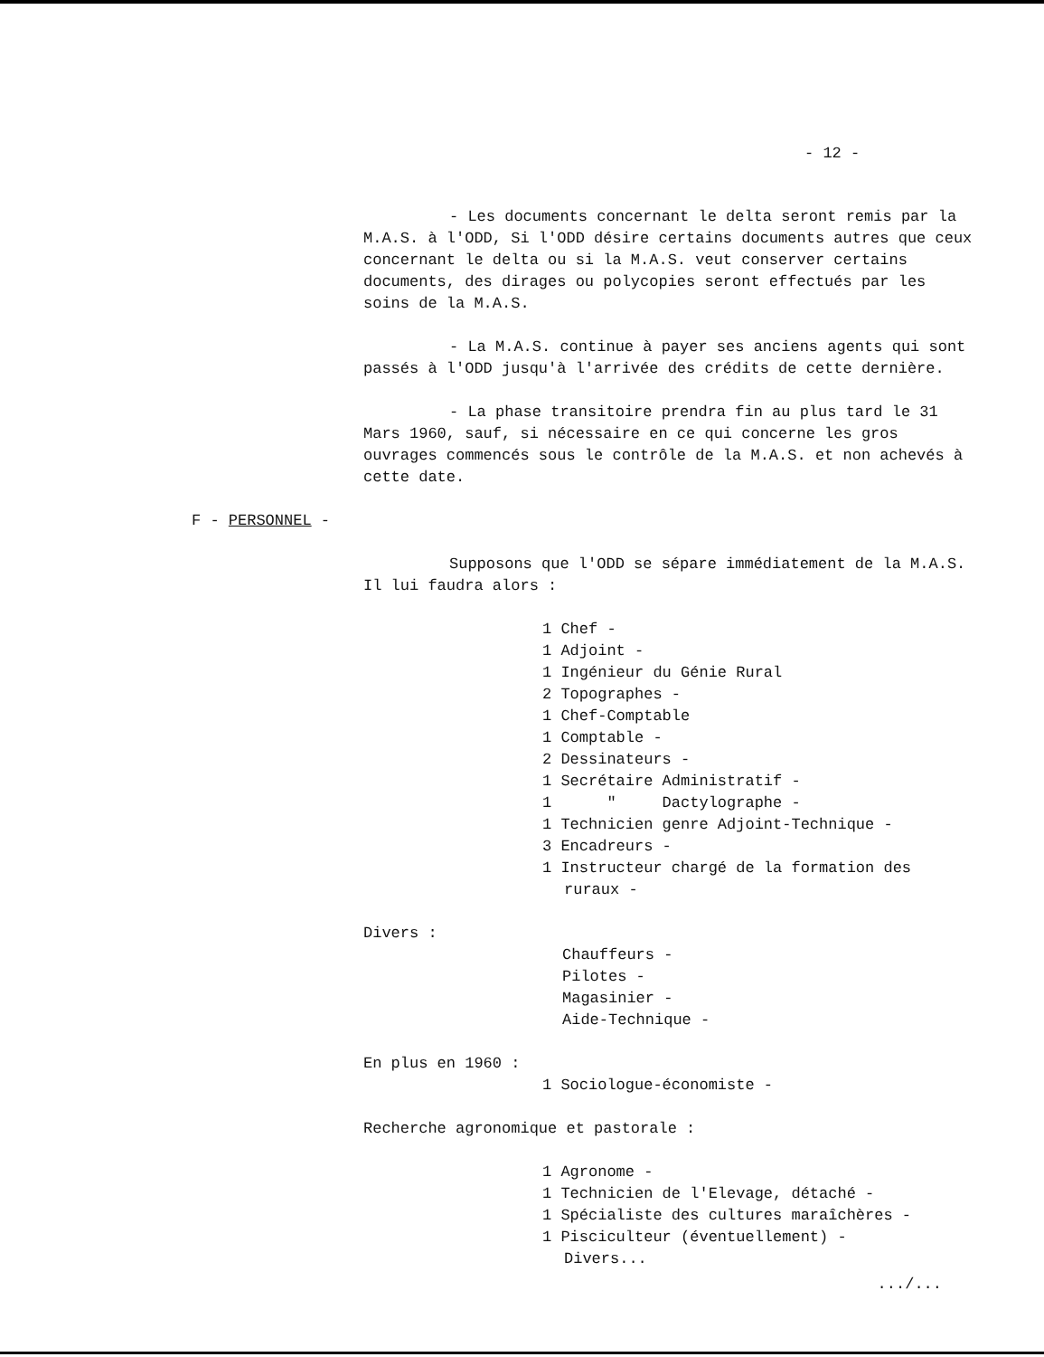- 12 -
- Les documents concernant le delta seront remis par la M.A.S. à l'ODD, Si l'ODD désire certains documents autres que ceux concernant le delta ou si la M.A.S. veut conserver certains documents, des dirages ou polycopies seront effectués par les soins de la M.A.S.
- La M.A.S. continue à payer ses anciens agents qui sont passés à l'ODD jusqu'à l'arrivée des crédits de cette dernière.
- La phase transitoire prendra fin au plus tard le 31 Mars 1960, sauf, si nécessaire en ce qui concerne les gros ouvrages commencés sous le contrôle de la M.A.S. et non achevés à cette date.
F - PERSONNEL -
Supposons que l'ODD se sépare immédiatement de la M.A.S. Il lui faudra alors :
1 Chef -
1 Adjoint -
1 Ingénieur du Génie Rural
2 Topographes -
1 Chef-Comptable
1 Comptable -
2 Dessinateurs -
1 Secrétaire Administratif -
1 " Dactylographe -
1 Technicien genre Adjoint-Technique -
3 Encadreurs -
1 Instructeur chargé de la formation des
ruraux -
Divers :
Chauffeurs -
Pilotes -
Magasinier -
Aide-Technique -
En plus en 1960 :
1 Sociologue-économiste -
Recherche agronomique et pastorale :
1 Agronome -
1 Technicien de l'Elevage, détaché -
1 Spécialiste des cultures maraîchères -
1 Pisciculteur (éventuellement) -
Divers...
.../...